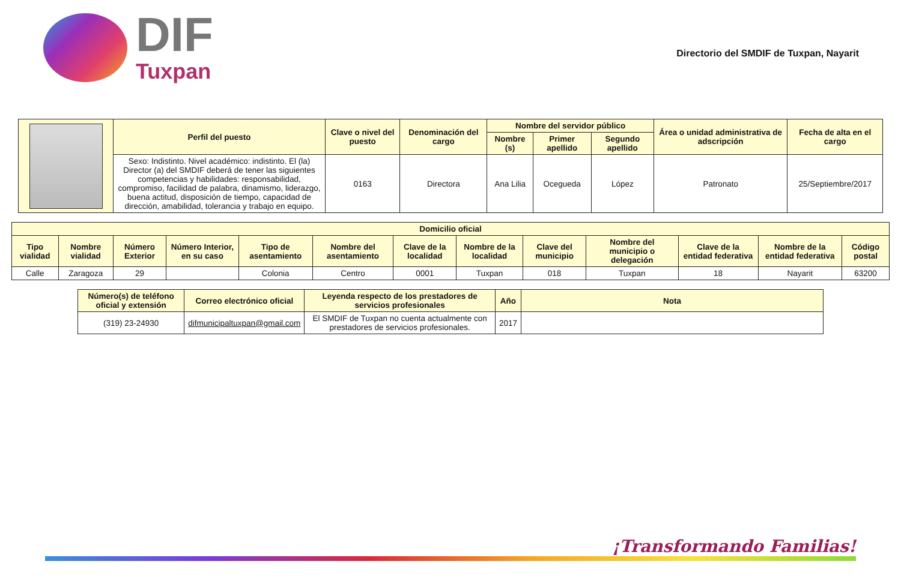DIF
Tuxpan
Directorio del SMDIF de Tuxpan, Nayarit
| | Perfil del puesto | Clave o nivel del puesto | Denominación del cargo | Nombre del servidor público | | | Área o unidad administrativa de adscripción | Fecha de alta en el cargo |
| --- | --- | --- | --- | --- | --- | --- | --- | --- |
| | | | | Nombre (s) | Primer apellido | Segundo apellido | | |
| | Sexo: Indistinto. Nivel académico: indistinto. El (la) Director (a) del SMDIF deberá de tener las siguientes competencias y habilidades: responsabilidad, compromiso, facilidad de palabra, dinamismo, liderazgo, buena actitud, disposición de tiempo, capacidad de dirección, amabilidad, tolerancia y trabajo en equipo. | 0163 | Directora | Ana Lilia | Ocegueda | López | Patronato | 25/Septiembre/2017 |
| Domicilio oficial | | | | | | | | | | | | |
| --- | --- | --- | --- | --- | --- | --- | --- | --- | --- | --- | --- | --- |
| Tipo vialidad | Nombre vialidad | Número Exterior | Número Interior, en su caso | Tipo de asentamiento | Nombre del asentamiento | Clave de la localidad | Nombre de la localidad | Clave del municipio | Nombre del municipio o delegación | Clave de la entidad federativa | Nombre de la entidad federativa | Código postal |
| Calle | Zaragoza | 29 | | Colonia | Centro | 0001 | Tuxpan | 018 | Tuxpan | 18 | Nayarit | 63200 |
| Número(s) de teléfono oficial y extensión | Correo electrónico oficial | Leyenda respecto de los prestadores de servicios profesionales | Año | Nota |
| --- | --- | --- | --- | --- |
| (319) 23-24930 | difmunicipaltuxpan@gmail.com | El SMDIF de Tuxpan no cuenta actualmente con prestadores de servicios profesionales. | 2017 | |
¡Transformando Familias!